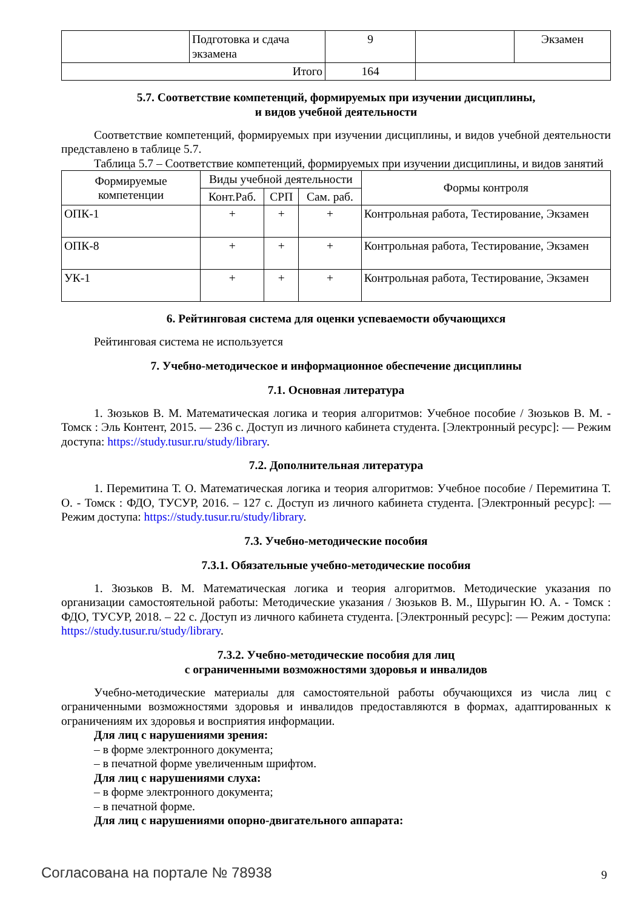| | Подготовка и сдача экзамена | 9 | | Экзамен |
| Итого | | 164 | | |
5.7. Соответствие компетенций, формируемых при изучении дисциплины,
и видов учебной деятельности
Соответствие компетенций, формируемых при изучении дисциплины, и видов учебной деятельности представлено в таблице 5.7.
Таблица 5.7 – Соответствие компетенций, формируемых при изучении дисциплины, и видов занятий
| Формируемые компетенции | Виды учебной деятельности | | | Формы контроля |
| --- | --- | --- | --- | --- |
| | Конт.Раб. | СРП | Сам. раб. | |
| ОПК-1 | + | + | + | Контрольная работа, Тестирование, Экзамен |
| ОПК-8 | + | + | + | Контрольная работа, Тестирование, Экзамен |
| УК-1 | + | + | + | Контрольная работа, Тестирование, Экзамен |
6. Рейтинговая система для оценки успеваемости обучающихся
Рейтинговая система не используется
7. Учебно-методическое и информационное обеспечение дисциплины
7.1. Основная литература
1. Зюзьков В. М. Математическая логика и теория алгоритмов: Учебное пособие / Зюзьков В. М. - Томск : Эль Контент, 2015. — 236 с. Доступ из личного кабинета студента. [Электронный ресурс]: — Режим доступа: https://study.tusur.ru/study/library.
7.2. Дополнительная литература
1. Перемитина Т. О. Математическая логика и теория алгоритмов: Учебное пособие / Перемитина Т. О. - Томск : ФДО, ТУСУР, 2016. – 127 с. Доступ из личного кабинета студента. [Электронный ресурс]: — Режим доступа: https://study.tusur.ru/study/library.
7.3. Учебно-методические пособия
7.3.1. Обязательные учебно-методические пособия
1. Зюзьков В. М. Математическая логика и теория алгоритмов. Методические указания по организации самостоятельной работы: Методические указания / Зюзьков В. М., Шурыгин Ю. А. - Томск : ФДО, ТУСУР, 2018. – 22 с. Доступ из личного кабинета студента. [Электронный ресурс]: — Режим доступа: https://study.tusur.ru/study/library.
7.3.2. Учебно-методические пособия для лиц
с ограниченными возможностями здоровья и инвалидов
Учебно-методические материалы для самостоятельной работы обучающихся из числа лиц с ограниченными возможностями здоровья и инвалидов предоставляются в формах, адаптированных к ограничениям их здоровья и восприятия информации.
Для лиц с нарушениями зрения:
– в форме электронного документа;
– в печатной форме увеличенным шрифтом.
Для лиц с нарушениями слуха:
– в форме электронного документа;
– в печатной форме.
Для лиц с нарушениями опорно-двигательного аппарата:
Согласована на портале № 78938 9